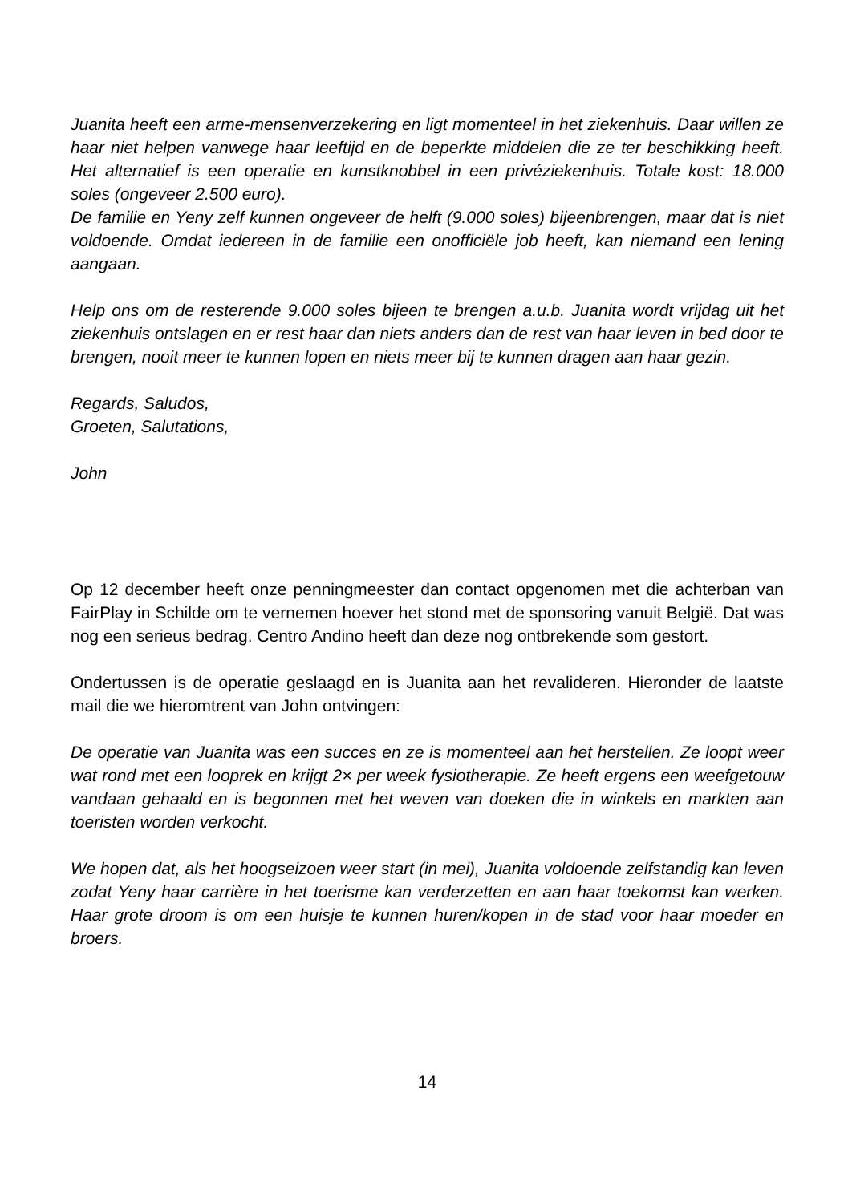Juanita heeft een arme-mensenverzekering en ligt momenteel in het ziekenhuis. Daar willen ze haar niet helpen vanwege haar leeftijd en de beperkte middelen die ze ter beschikking heeft. Het alternatief is een operatie en kunstknobbel in een privéziekenhuis. Totale kost: 18.000 soles (ongeveer 2.500 euro).
De familie en Yeny zelf kunnen ongeveer de helft (9.000 soles) bijeenbrengen, maar dat is niet voldoende. Omdat iedereen in de familie een onofficiële job heeft, kan niemand een lening aangaan.
Help ons om de resterende 9.000 soles bijeen te brengen a.u.b. Juanita wordt vrijdag uit het ziekenhuis ontslagen en er rest haar dan niets anders dan de rest van haar leven in bed door te brengen, nooit meer te kunnen lopen en niets meer bij te kunnen dragen aan haar gezin.
Regards, Saludos,
Groeten, Salutations,
John
Op 12 december heeft onze penningmeester dan contact opgenomen met die achterban van FairPlay in Schilde om te vernemen hoever het stond met de sponsoring vanuit België. Dat was nog een serieus bedrag. Centro Andino heeft dan deze nog ontbrekende som gestort.
Ondertussen is de operatie geslaagd en is Juanita aan het revalideren. Hieronder de laatste mail die we hieromtrent van John ontvingen:
De operatie van Juanita was een succes en ze is momenteel aan het herstellen. Ze loopt weer wat rond met een looprek en krijgt 2× per week fysiotherapie. Ze heeft ergens een weefgetouw vandaan gehaald en is begonnen met het weven van doeken die in winkels en markten aan toeristen worden verkocht.
We hopen dat, als het hoogseizoen weer start (in mei), Juanita voldoende zelfstandig kan leven zodat Yeny haar carrière in het toerisme kan verderzetten en aan haar toekomst kan werken. Haar grote droom is om een huisje te kunnen huren/kopen in de stad voor haar moeder en broers.
14